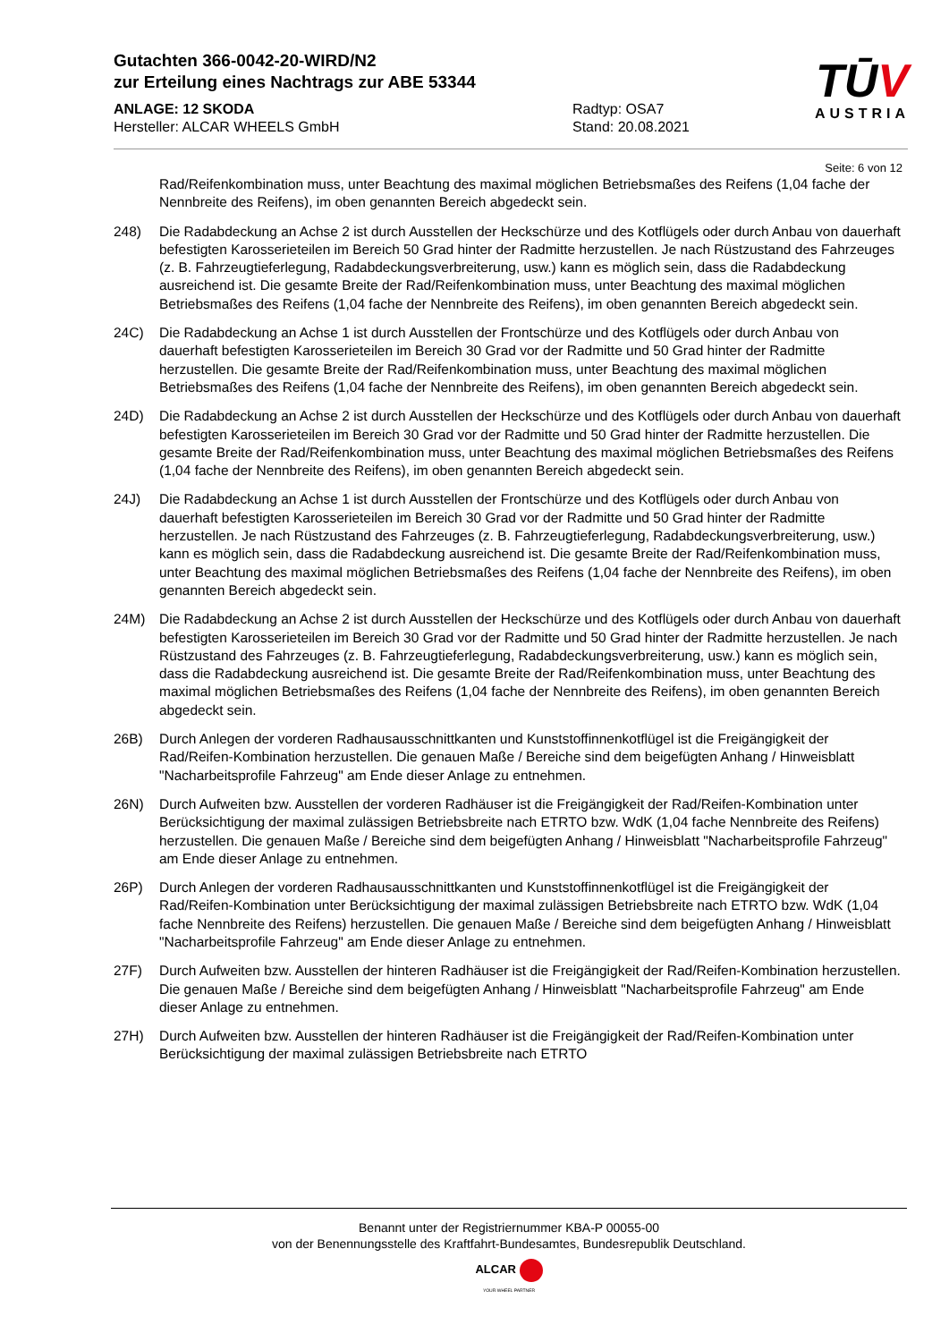Gutachten 366-0042-20-WIRD/N2
zur Erteilung eines Nachtrags zur ABE 53344
ANLAGE: 12 SKODA
Hersteller: ALCAR WHEELS GmbH
Radtyp: OSA7
Stand: 20.08.2021
TŪV
AUSTRIA
Seite: 6 von 12
Rad/Reifenkombination muss, unter Beachtung des maximal möglichen Betriebsmaßes des Reifens (1,04 fache der Nennbreite des Reifens), im oben genannten Bereich abgedeckt sein.
248) Die Radabdeckung an Achse 2 ist durch Ausstellen der Heckschürze und des Kotflügels oder durch Anbau von dauerhaft befestigten Karosserieteilen im Bereich 50 Grad hinter der Radmitte herzustellen. Je nach Rüstzustand des Fahrzeuges (z. B. Fahrzeugtieferlegung, Radabdeckungsverbreiterung, usw.) kann es möglich sein, dass die Radabdeckung ausreichend ist. Die gesamte Breite der Rad/Reifenkombination muss, unter Beachtung des maximal möglichen Betriebsmaßes des Reifens (1,04 fache der Nennbreite des Reifens), im oben genannten Bereich abgedeckt sein.
24C) Die Radabdeckung an Achse 1 ist durch Ausstellen der Frontschürze und des Kotflügels oder durch Anbau von dauerhaft befestigten Karosserieteilen im Bereich 30 Grad vor der Radmitte und 50 Grad hinter der Radmitte herzustellen. Die gesamte Breite der Rad/Reifenkombination muss, unter Beachtung des maximal möglichen Betriebsmaßes des Reifens (1,04 fache der Nennbreite des Reifens), im oben genannten Bereich abgedeckt sein.
24D) Die Radabdeckung an Achse 2 ist durch Ausstellen der Heckschürze und des Kotflügels oder durch Anbau von dauerhaft befestigten Karosserieteilen im Bereich 30 Grad vor der Radmitte und 50 Grad hinter der Radmitte herzustellen. Die gesamte Breite der Rad/Reifenkombination muss, unter Beachtung des maximal möglichen Betriebsmaßes des Reifens (1,04 fache der Nennbreite des Reifens), im oben genannten Bereich abgedeckt sein.
24J) Die Radabdeckung an Achse 1 ist durch Ausstellen der Frontschürze und des Kotflügels oder durch Anbau von dauerhaft befestigten Karosserieteilen im Bereich 30 Grad vor der Radmitte und 50 Grad hinter der Radmitte herzustellen. Je nach Rüstzustand des Fahrzeuges (z. B. Fahrzeugtieferlegung, Radabdeckungsverbreiterung, usw.) kann es möglich sein, dass die Radabdeckung ausreichend ist. Die gesamte Breite der Rad/Reifenkombination muss, unter Beachtung des maximal möglichen Betriebsmaßes des Reifens (1,04 fache der Nennbreite des Reifens), im oben genannten Bereich abgedeckt sein.
24M) Die Radabdeckung an Achse 2 ist durch Ausstellen der Heckschürze und des Kotflügels oder durch Anbau von dauerhaft befestigten Karosserieteilen im Bereich 30 Grad vor der Radmitte und 50 Grad hinter der Radmitte herzustellen. Je nach Rüstzustand des Fahrzeuges (z. B. Fahrzeugtieferlegung, Radabdeckungsverbreiterung, usw.) kann es möglich sein, dass die Radabdeckung ausreichend ist. Die gesamte Breite der Rad/Reifenkombination muss, unter Beachtung des maximal möglichen Betriebsmaßes des Reifens (1,04 fache der Nennbreite des Reifens), im oben genannten Bereich abgedeckt sein.
26B) Durch Anlegen der vorderen Radhausausschnittkanten und Kunststoffinnenkotflügel ist die Freigängigkeit der Rad/Reifen-Kombination herzustellen. Die genauen Maße / Bereiche sind dem beigefügten Anhang / Hinweisblatt "Nacharbeitsprofile Fahrzeug" am Ende dieser Anlage zu entnehmen.
26N) Durch Aufweiten bzw. Ausstellen der vorderen Radhäuser ist die Freigängigkeit der Rad/Reifen-Kombination unter Berücksichtigung der maximal zulässigen Betriebsbreite nach ETRTO bzw. WdK (1,04 fache Nennbreite des Reifens) herzustellen. Die genauen Maße / Bereiche sind dem beigefügten Anhang / Hinweisblatt "Nacharbeitsprofile Fahrzeug" am Ende dieser Anlage zu entnehmen.
26P) Durch Anlegen der vorderen Radhausausschnittkanten und Kunststoffinnenkotflügel ist die Freigängigkeit der Rad/Reifen-Kombination unter Berücksichtigung der maximal zulässigen Betriebsbreite nach ETRTO bzw. WdK (1,04 fache Nennbreite des Reifens) herzustellen. Die genauen Maße / Bereiche sind dem beigefügten Anhang / Hinweisblatt "Nacharbeitsprofile Fahrzeug" am Ende dieser Anlage zu entnehmen.
27F) Durch Aufweiten bzw. Ausstellen der hinteren Radhäuser ist die Freigängigkeit der Rad/Reifen-Kombination herzustellen. Die genauen Maße / Bereiche sind dem beigefügten Anhang / Hinweisblatt "Nacharbeitsprofile Fahrzeug" am Ende dieser Anlage zu entnehmen.
27H) Durch Aufweiten bzw. Ausstellen der hinteren Radhäuser ist die Freigängigkeit der Rad/Reifen-Kombination unter Berücksichtigung der maximal zulässigen Betriebsbreite nach ETRTO
Benannt unter der Registriernummer KBA-P 00055-00
von der Benennungsstelle des Kraftfahrt-Bundesamtes, Bundesrepublik Deutschland.
ALCAR
YOUR WHEEL PARTNER